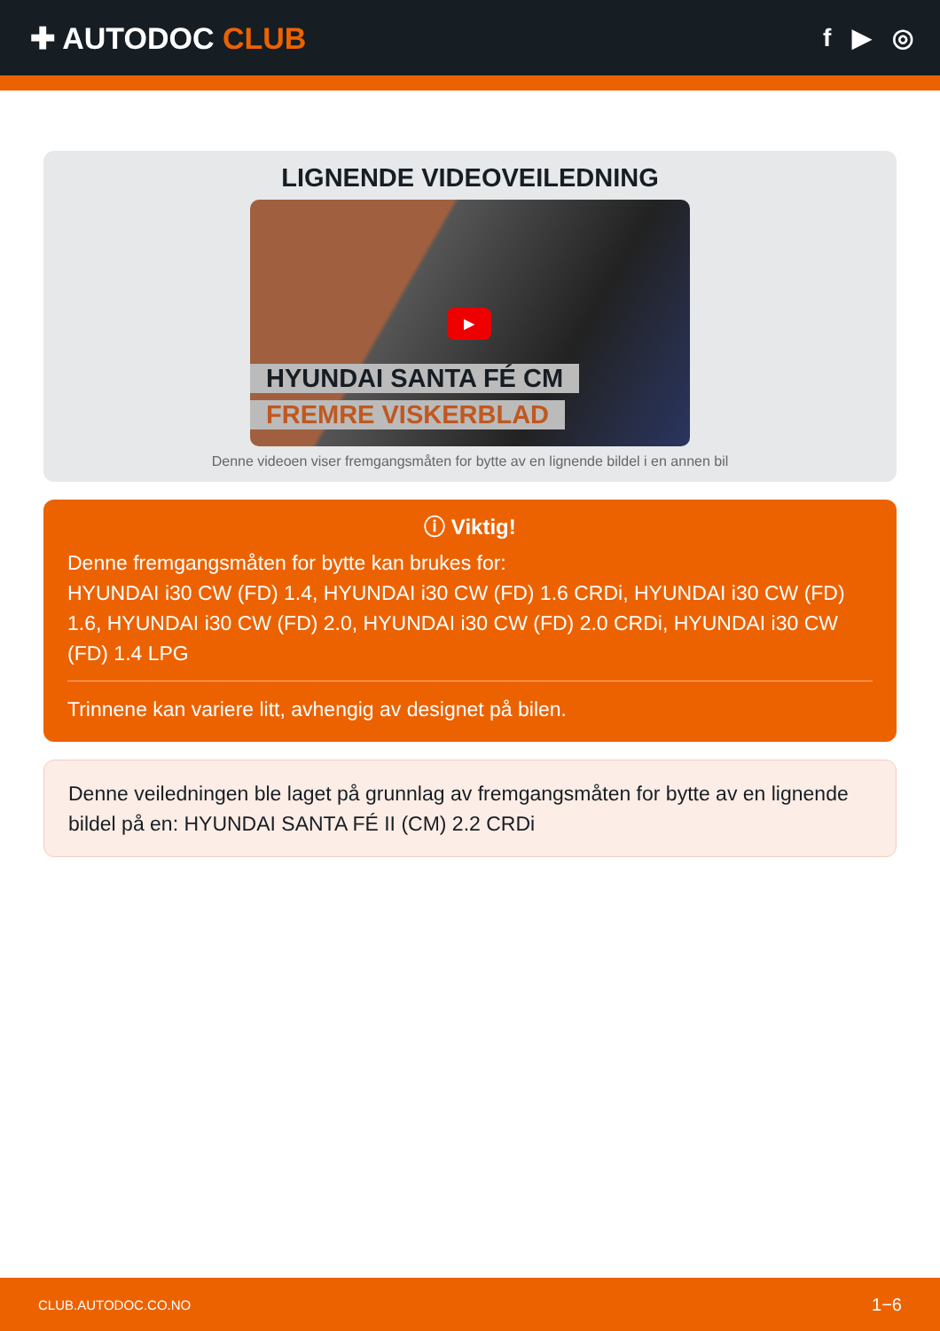✚ AUTODOC CLUB
f ▶ ◎
LIGNENDE VIDEOVEILEDNING
▶
HYUNDAI SANTA FÉ CM
FREMRE VISKERBLAD
Denne videoen viser fremgangsmåten for bytte av en lignende bildel i en annen bil
ⓘ Viktig!
Denne fremgangsmåten for bytte kan brukes for:
HYUNDAI i30 CW (FD) 1.4, HYUNDAI i30 CW (FD) 1.6 CRDi, HYUNDAI i30 CW (FD) 1.6, HYUNDAI i30 CW (FD) 2.0, HYUNDAI i30 CW (FD) 2.0 CRDi, HYUNDAI i30 CW (FD) 1.4 LPG
Trinnene kan variere litt, avhengig av designet på bilen.
Denne veiledningen ble laget på grunnlag av fremgangsmåten for bytte av en lignende bildel på en: HYUNDAI SANTA FÉ II (CM) 2.2 CRDi
CLUB.AUTODOC.CO.NO 1−6